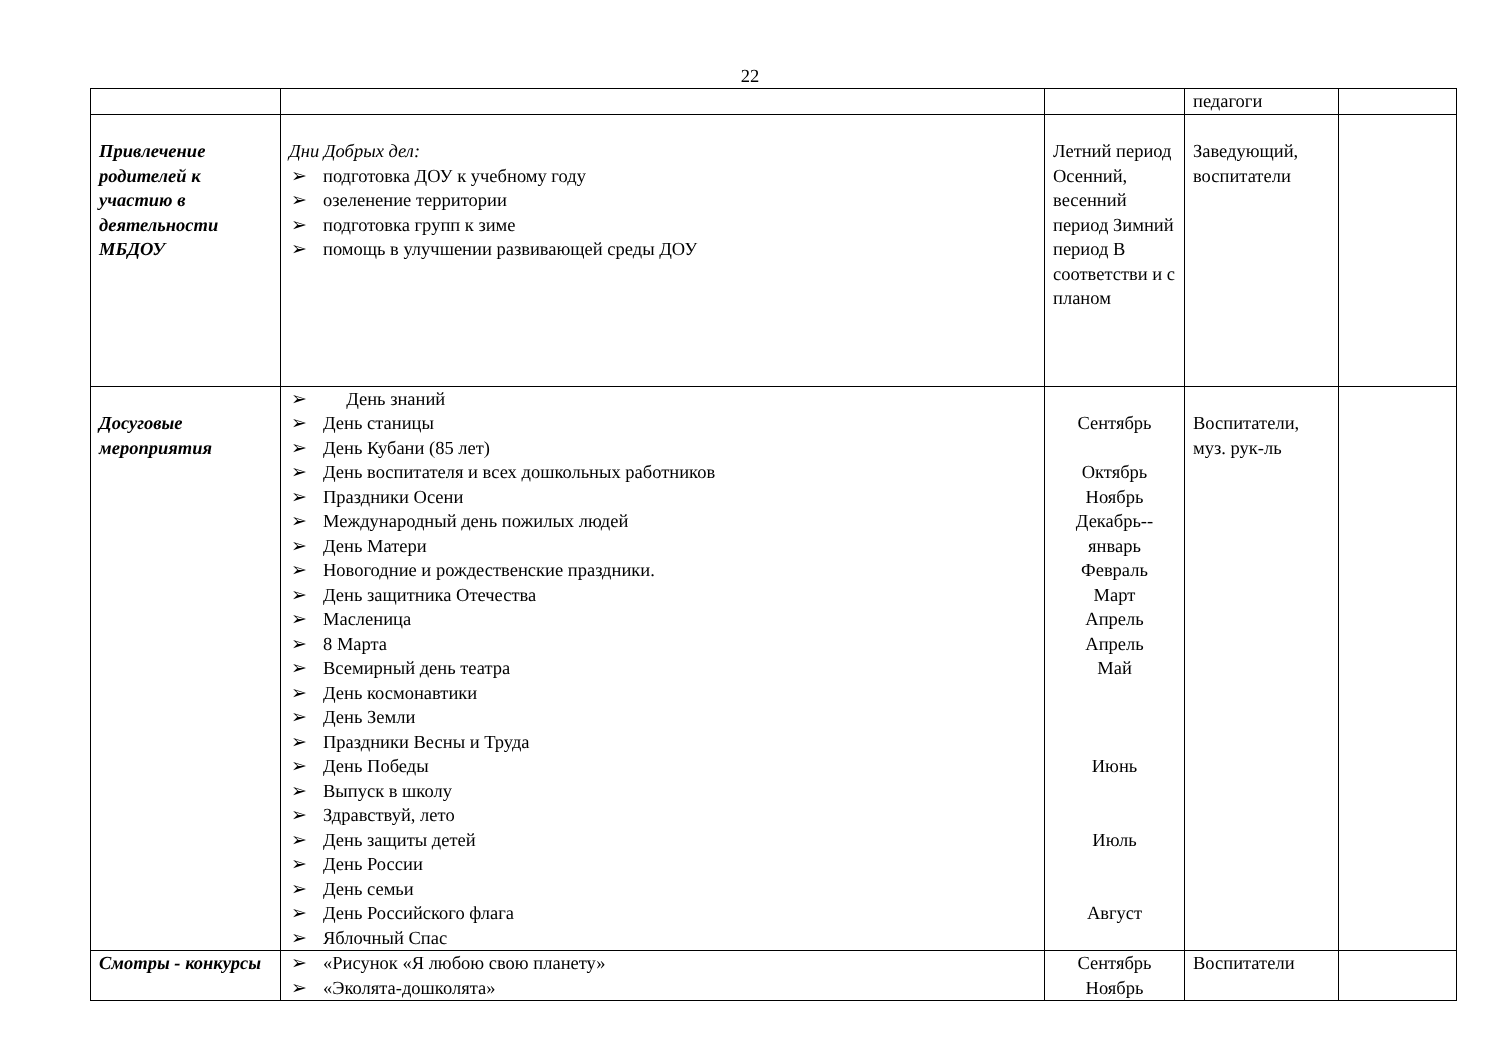22
| | | | педагоги | |
| Привлечение родителей к участию в деятельности МБДОУ | Дни Добрых дел: ➢ подготовка ДОУ к учебному году ➢ озеленение территории ➢ подготовка групп к зиме ➢ помощь в улучшении развивающей среды ДОУ | Летний период Осенний, весенний период Зимний период В соответстви и с планом | Заведующий, воспитатели | |
| Досуговые мероприятия | ➢ День знаний ➢ День станицы ➢ День Кубани (85 лет) ➢ День воспитателя и всех дошкольных работников ➢ Праздники Осени ➢ Международный день пожилых людей ➢ День Матери ➢ Новогодние и рождественские праздники. ➢ День защитника Отечества ➢ Масленица ➢ 8 Марта ➢ Всемирный день театра ➢ День космонавтики ➢ День Земли ➢ Праздники Весны и Труда ➢ День Победы ➢ Выпуск в школу ➢ Здравствуй, лето ➢ День защиты детей ➢ День России ➢ День семьи ➢ День Российского флага ➢ Яблочный Спас | Сентябрь Октябрь Ноябрь Декабрь-- январь Февраль Март Апрель Апрель Май Июнь Июль Август | Воспитатели, муз. рук-ль | |
| Смотры - конкурсы | ➢ «Рисунок «Я любою свою планету» ➢ «Эколята-дошколята» | Сентябрь Ноябрь | Воспитатели | |